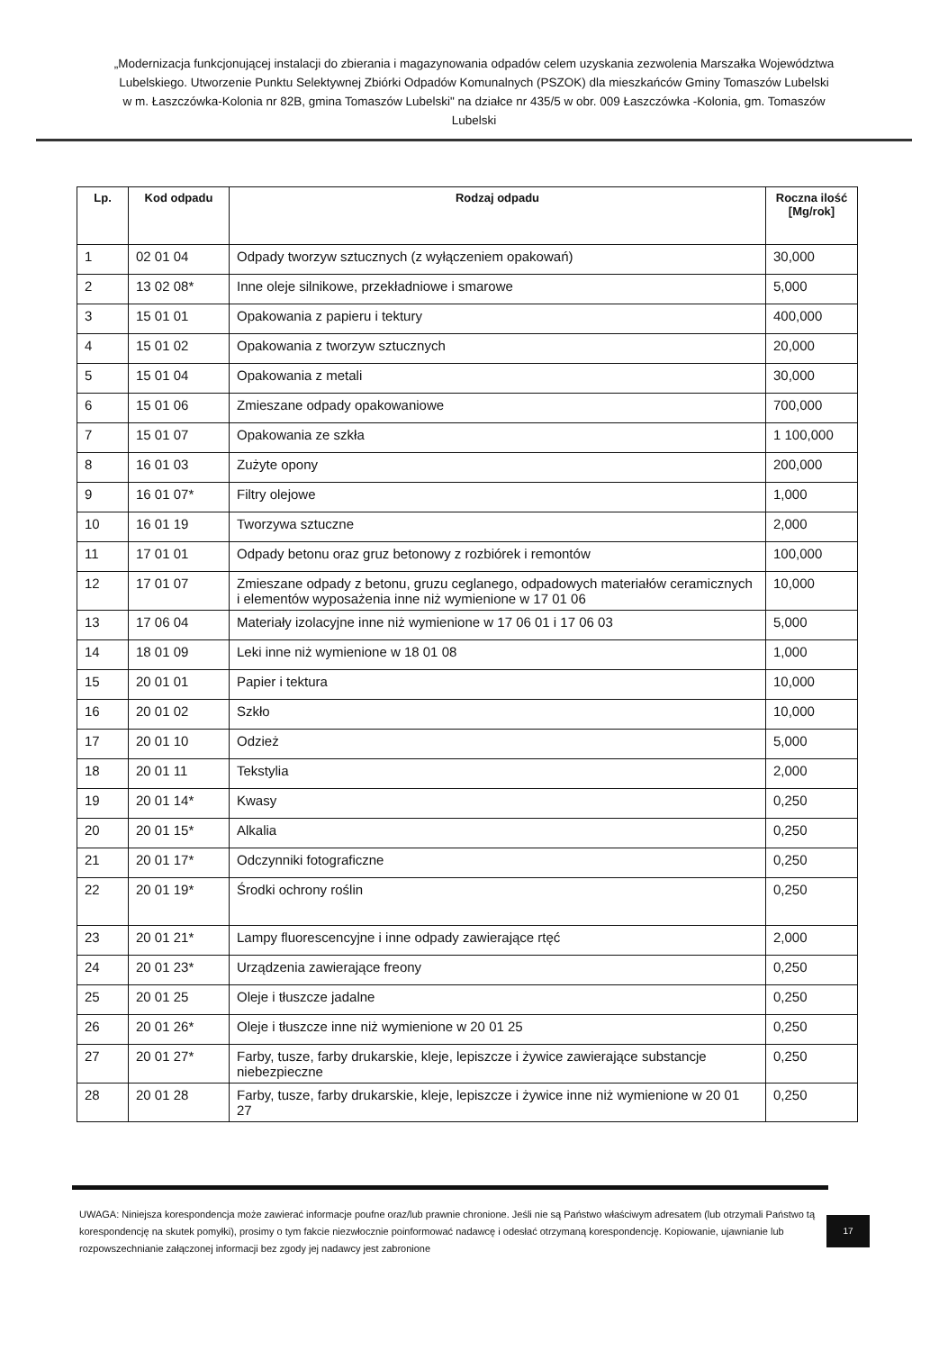„Modernizacja funkcjonującej instalacji do zbierania i magazynowania odpadów celem uzyskania zezwolenia Marszałka Województwa Lubelskiego. Utworzenie Punktu Selektywnej Zbiórki Odpadów Komunalnych (PSZOK) dla mieszkańców Gminy Tomaszów Lubelski w m. Łaszczówka-Kolonia nr 82B, gmina Tomaszów Lubelski" na działce nr 435/5 w obr. 009 Łaszczówka -Kolonia, gm. Tomaszów Lubelski
| Lp. | Kod odpadu | Rodzaj odpadu | Roczna ilość [Mg/rok] |
| --- | --- | --- | --- |
| 1 | 02 01 04 | Odpady tworzyw sztucznych (z wyłączeniem opakowań) | 30,000 |
| 2 | 13 02 08* | Inne oleje silnikowe, przekładniowe i smarowe | 5,000 |
| 3 | 15 01 01 | Opakowania z papieru i tektury | 400,000 |
| 4 | 15 01 02 | Opakowania z tworzyw sztucznych | 20,000 |
| 5 | 15 01 04 | Opakowania z metali | 30,000 |
| 6 | 15 01 06 | Zmieszane odpady opakowaniowe | 700,000 |
| 7 | 15 01 07 | Opakowania ze szkła | 1 100,000 |
| 8 | 16 01 03 | Zużyte opony | 200,000 |
| 9 | 16 01 07* | Filtry olejowe | 1,000 |
| 10 | 16 01 19 | Tworzywa sztuczne | 2,000 |
| 11 | 17 01 01 | Odpady betonu oraz gruz betonowy z rozbiórek i remontów | 100,000 |
| 12 | 17 01 07 | Zmieszane odpady z betonu, gruzu ceglanego, odpadowych materiałów ceramicznych i elementów wyposażenia inne niż wymienione w 17 01 06 | 10,000 |
| 13 | 17 06 04 | Materiały izolacyjne inne niż wymienione w 17 06 01 i 17 06 03 | 5,000 |
| 14 | 18 01 09 | Leki inne niż wymienione w 18 01 08 | 1,000 |
| 15 | 20 01 01 | Papier i tektura | 10,000 |
| 16 | 20 01 02 | Szkło | 10,000 |
| 17 | 20 01 10 | Odzież | 5,000 |
| 18 | 20 01 11 | Tekstylia | 2,000 |
| 19 | 20 01 14* | Kwasy | 0,250 |
| 20 | 20 01 15* | Alkalia | 0,250 |
| 21 | 20 01 17* | Odczynniki fotograficzne | 0,250 |
| 22 | 20 01 19* | Środki ochrony roślin | 0,250 |
| 23 | 20 01 21* | Lampy fluorescencyjne i inne odpady zawierające rtęć | 2,000 |
| 24 | 20 01 23* | Urządzenia zawierające freony | 0,250 |
| 25 | 20 01 25 | Oleje i tłuszcze jadalne | 0,250 |
| 26 | 20 01 26* | Oleje i tłuszcze inne niż wymienione w 20 01 25 | 0,250 |
| 27 | 20 01 27* | Farby, tusze, farby drukarskie, kleje, lepiszcze i żywice zawierające substancje niebezpieczne | 0,250 |
| 28 | 20 01 28 | Farby, tusze, farby drukarskie, kleje, lepiszcze i żywice inne niż wymienione w 20 01 27 | 0,250 |
UWAGA: Niniejsza korespondencja może zawierać informacje poufne oraz/lub prawnie chronione. Jeśli nie są Państwo właściwym adresatem (lub otrzymali Państwo tą korespondencję na skutek pomyłki), prosimy o tym fakcie niezwłocznie poinformować nadawcę i odesłać otrzymaną korespondencję. Kopiowanie, ujawnianie lub rozpowszechnianie załączonej informacji bez zgody jej nadawcy jest zabronione
17